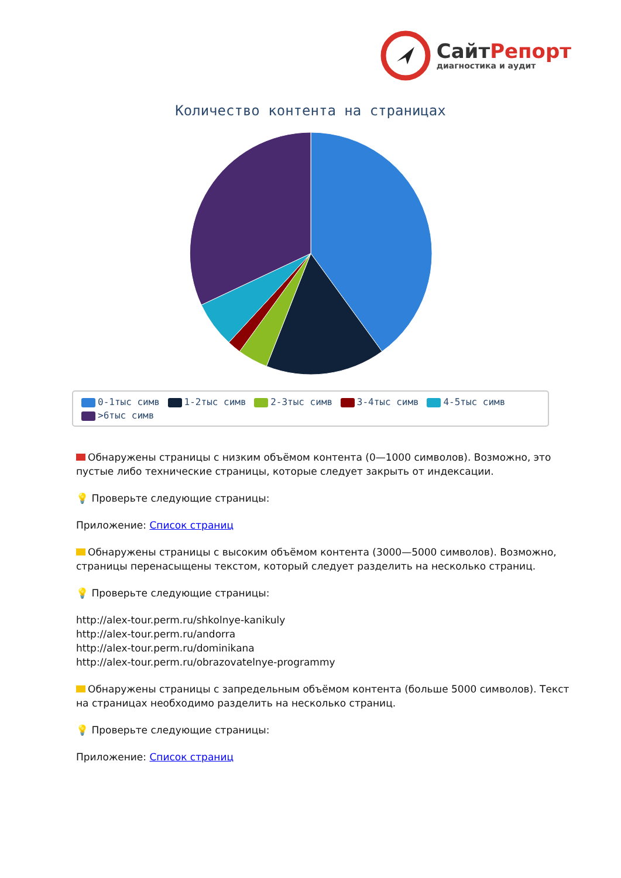СайтРепорт
диагностика и аудит
Количество контента на страницах
0-1тыс симв 1-2тыс симв 2-3тыс симв 3-4тыс симв 4-5тыс симв
>6тыс симв
Обнаружены страницы с низким объёмом контента (0—1000 символов). Возможно, это пустые либо технические страницы, которые следует закрыть от индексации.
💡 Проверьте следующие страницы:
Приложение: Список страниц
Обнаружены страницы с высоким объёмом контента (3000—5000 символов). Возможно, страницы перенасыщены текстом, который следует разделить на несколько страниц.
💡 Проверьте следующие страницы:
http://alex-tour.perm.ru/shkolnye-kanikuly
http://alex-tour.perm.ru/andorra
http://alex-tour.perm.ru/dominikana
http://alex-tour.perm.ru/obrazovatelnye-programmy
Обнаружены страницы с запредельным объёмом контента (больше 5000 символов). Текст на страницах необходимо разделить на несколько страниц.
💡 Проверьте следующие страницы:
Приложение: Список страниц